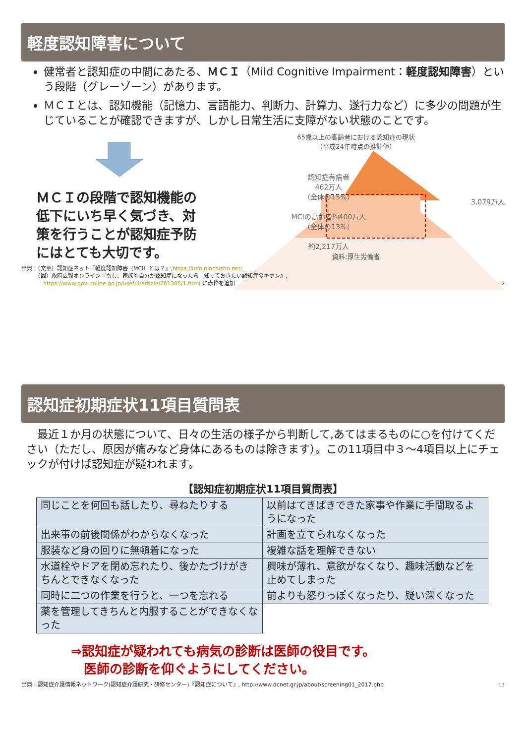軽度認知障害について
健常者と認知症の中間にあたる、ＭＣＩ（Mild Cognitive Impairment：軽度認知障害）という段階（グレーゾーン）があります。
ＭＣＩとは、認知機能（記憶力、言語能力、判断力、計算力、遂行力など）に多少の問題が生じていることが確認できますが、しかし日常生活に支障がない状態のことです。
ＭＣＩの段階で認知機能の低下にいち早く気づき、対策を行うことが認知症予防にはとても大切です。
65歳以上の高齢者における認知症の現状
（平成24年時点の推計値）
認知症有病者
462万人
（全体の15%）
MCIの高齢者約400万人
（全体の13%）
約2,217万人
3,079万人
資料:厚生労働省
出典：（文章）認知症ネット『軽度認知障害（MCI）とは？』,https://info.ninchisho.net/
　　　（図）政府広報オンライン『もし、家族や自分が認知症になったら　知っておきたい認知症のキホン』,
　　　　https://www.gov-online.go.jp/useful/article/201308/1.html に赤枠を追加 12
認知症初期症状11項目質問表
　最近１か月の状態について、日々の生活の様子から判断して,あてはまるものに○を付けてください（ただし、原因が痛みなど身体にあるものは除きます）。この11項目中３～4項目以上にチェックが付けば認知症が疑われます。
【認知症初期症状11項目質問表】
| 同じことを何回も話したり、尋ねたりする | 以前はてきぱきできた家事や作業に手間取るようになった |
| 出来事の前後関係がわからなくなった | 計画を立てられなくなった |
| 服装など身の回りに無頓着になった | 複雑な話を理解できない |
| 水道栓やドアを閉め忘れたり、後かたづけがきちんとできなくなった | 興味が薄れ、意欲がなくなり、趣味活動などを止めてしまった |
| 同時に二つの作業を行うと、一つを忘れる | 前よりも怒りっぽくなったり、疑い深くなった |
| 薬を管理してきちんと内服することができなくなった | |
⇒認知症が疑われても病気の診断は医師の役目です。
　医師の診断を仰ぐようにしてください。
出典：認知症介護情報ネットワーク(認知症介護研究・研修センター)『認知症について』, http://www.dcnet.gr.jp/about/screening01_2017.php 13